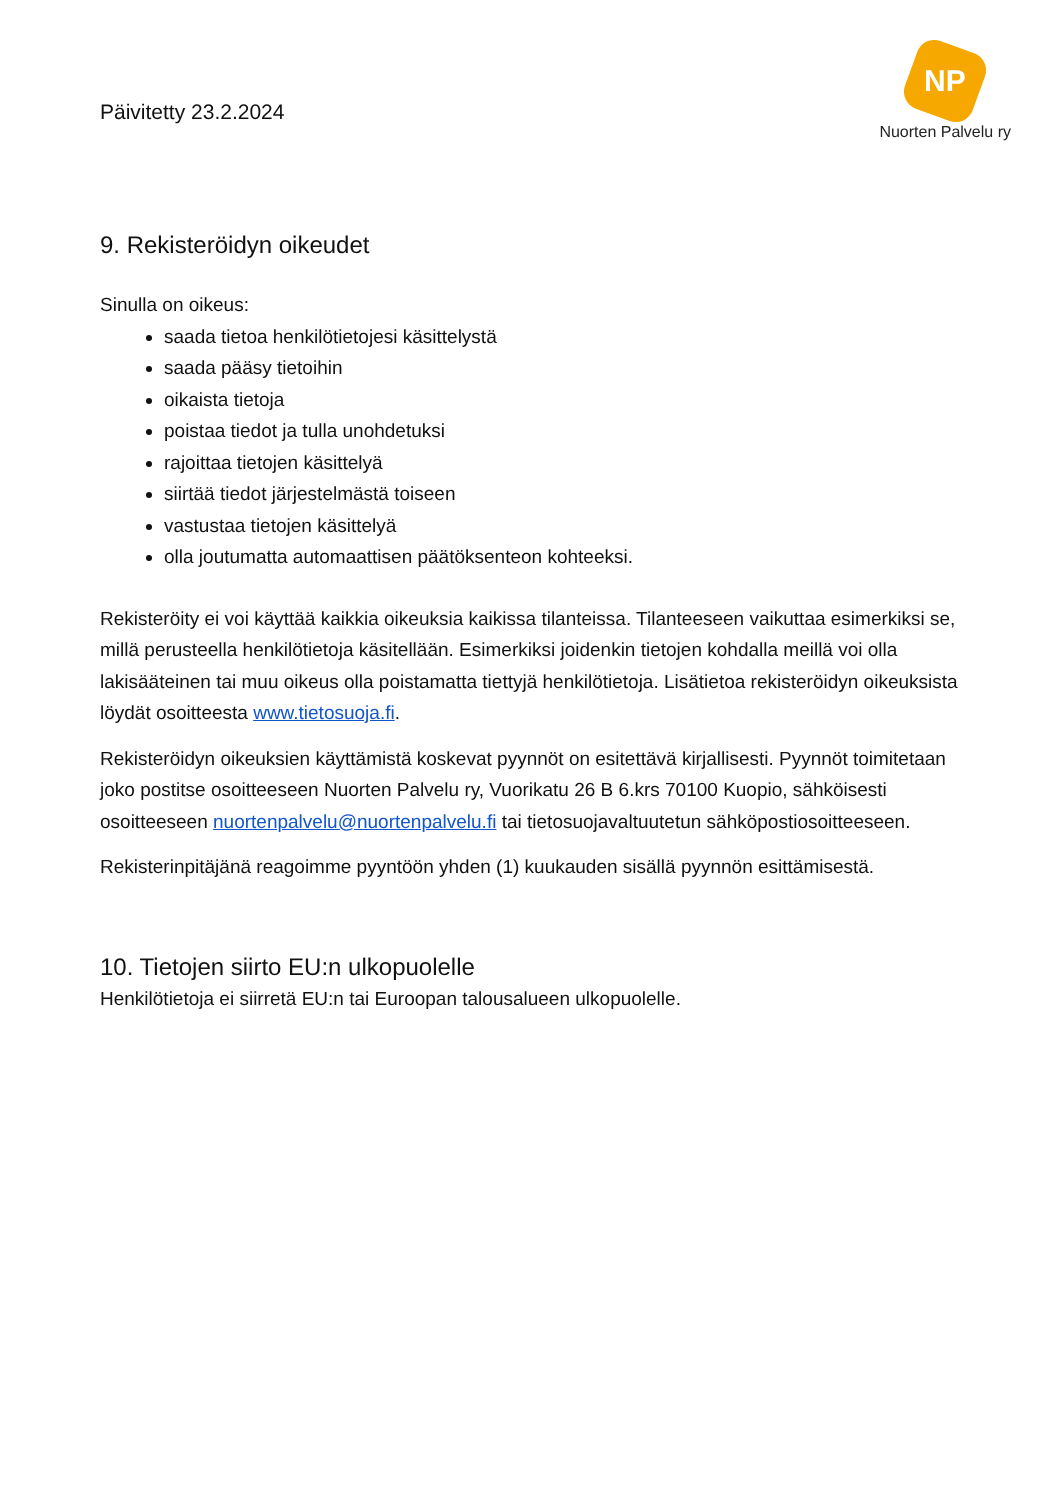Päivitetty 23.2.2024
NP
Nuorten Palvelu ry
9. Rekisteröidyn oikeudet
Sinulla on oikeus:
saada tietoa henkilötietojesi käsittelystä
saada pääsy tietoihin
oikaista tietoja
poistaa tiedot ja tulla unohdetuksi
rajoittaa tietojen käsittelyä
siirtää tiedot järjestelmästä toiseen
vastustaa tietojen käsittelyä
olla joutumatta automaattisen päätöksenteon kohteeksi.
Rekisteröity ei voi käyttää kaikkia oikeuksia kaikissa tilanteissa. Tilanteeseen vaikuttaa esimerkiksi se, millä perusteella henkilötietoja käsitellään. Esimerkiksi joidenkin tietojen kohdalla meillä voi olla lakisääteinen tai muu oikeus olla poistamatta tiettyjä henkilötietoja. Lisätietoa rekisteröidyn oikeuksista löydät osoitteesta www.tietosuoja.fi.
Rekisteröidyn oikeuksien käyttämistä koskevat pyynnöt on esitettävä kirjallisesti. Pyynnöt toimitetaan joko postitse osoitteeseen Nuorten Palvelu ry, Vuorikatu 26 B 6.krs 70100 Kuopio, sähköisesti osoitteeseen nuortenpalvelu@nuortenpalvelu.fi tai tietosuojavaltuutetun sähköpostiosoitteeseen.
Rekisterinpitäjänä reagoimme pyyntöön yhden (1) kuukauden sisällä pyynnön esittämisestä.
10. Tietojen siirto EU:n ulkopuolelle
Henkilötietoja ei siirretä EU:n tai Euroopan talousalueen ulkopuolelle.